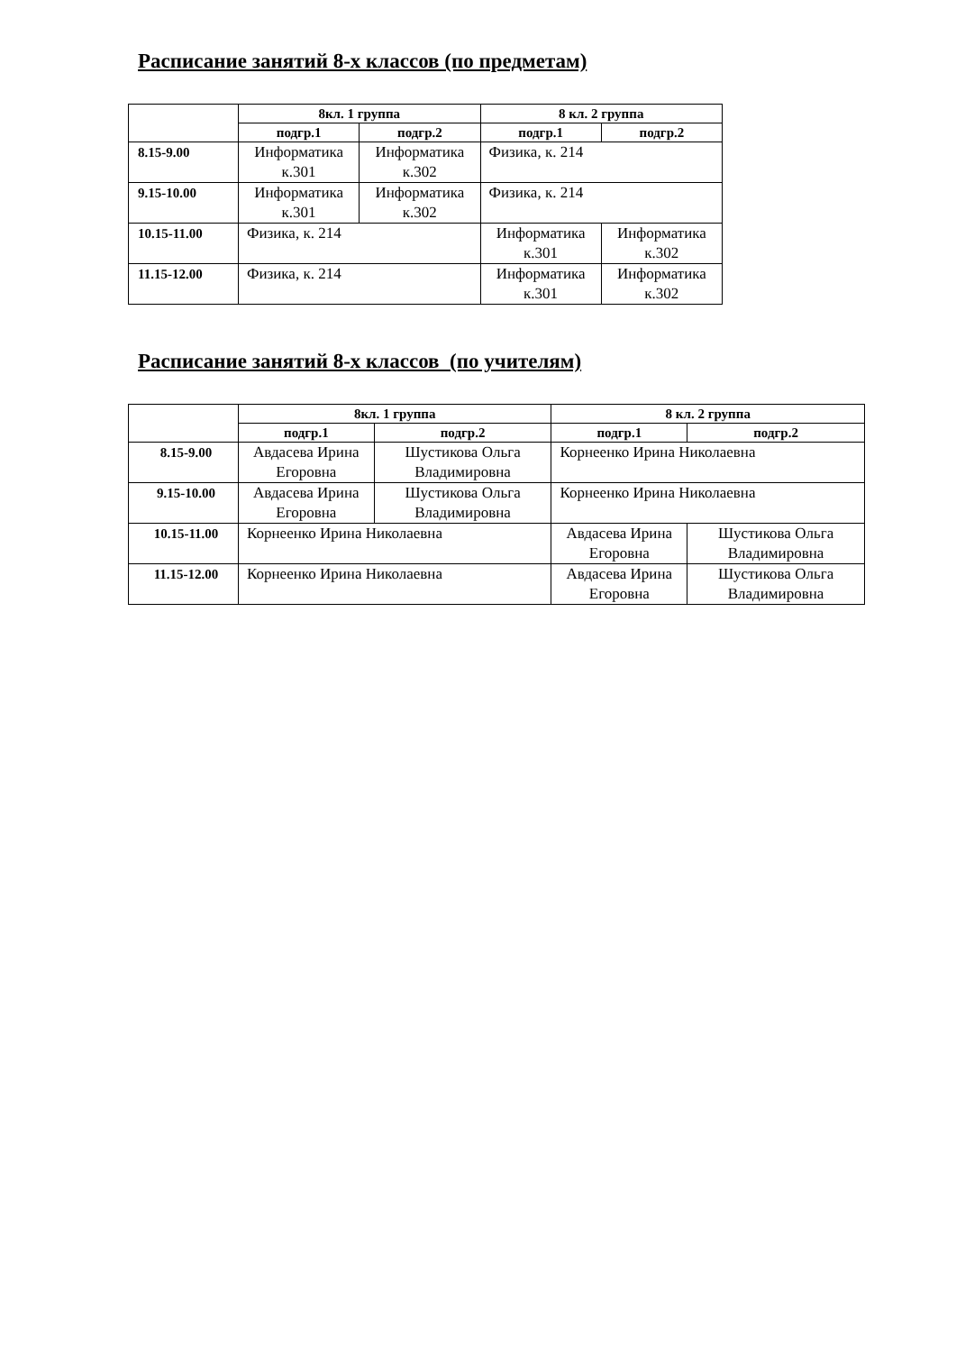Расписание занятий 8-х классов (по предметам)
| | 8кл. 1 группа | | 8 кл. 2 группа | |
| --- | --- | --- | --- | --- |
| | подгр.1 | подгр.2 | подгр.1 | подгр.2 |
| 8.15-9.00 | Информатика к.301 | Информатика к.302 | Физика, к. 214 | |
| 9.15-10.00 | Информатика к.301 | Информатика к.302 | Физика, к. 214 | |
| 10.15-11.00 | Физика, к. 214 | | Информатика к.301 | Информатика к.302 |
| 11.15-12.00 | Физика, к. 214 | | Информатика к.301 | Информатика к.302 |
Расписание занятий 8-х классов (по учителям)
| | 8кл. 1 группа | | 8 кл. 2 группа | |
| --- | --- | --- | --- | --- |
| | подгр.1 | подгр.2 | подгр.1 | подгр.2 |
| 8.15-9.00 | Авдасева Ирина Егоровна | Шустикова Ольга Владимировна | Корнеенко Ирина Николаевна | |
| 9.15-10.00 | Авдасева Ирина Егоровна | Шустикова Ольга Владимировна | Корнеенко Ирина Николаевна | |
| 10.15-11.00 | Корнеенко Ирина Николаевна | | Авдасева Ирина Егоровна | Шустикова Ольга Владимировна |
| 11.15-12.00 | Корнеенко Ирина Николаевна | | Авдасева Ирина Егоровна | Шустикова Ольга Владимировна |